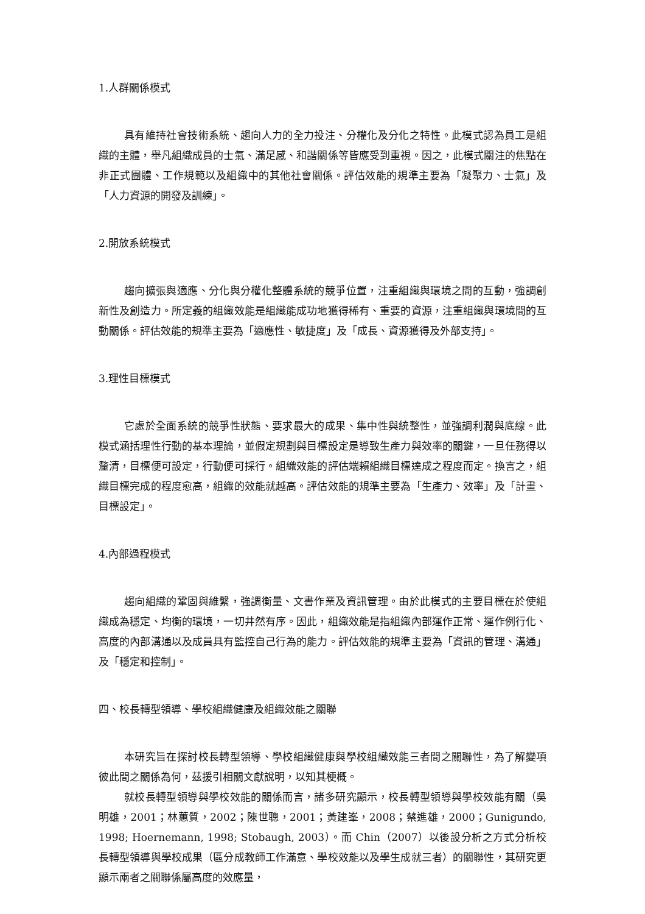1.人群關係模式
具有維持社會技術系統、趨向人力的全力投注、分權化及分化之特性。此模式認為員工是組織的主體，舉凡組織成員的士氣、滿足感、和諧關係等皆應受到重視。因之，此模式關注的焦點在非正式團體、工作規範以及組織中的其他社會關係。評估效能的規準主要為「凝聚力、士氣」及「人力資源的開發及訓練」。
2.開放系統模式
趨向擴張與適應、分化與分權化整體系統的競爭位置，注重組織與環境之間的互動，強調創新性及創造力。所定義的組織效能是組織能成功地獲得稀有、重要的資源，注重組織與環境間的互動關係。評估效能的規準主要為「適應性、敏捷度」及「成長、資源獲得及外部支持」。
3.理性目標模式
它處於全面系統的競爭性狀態、要求最大的成果、集中性與統整性，並強調利潤與底線。此模式涵括理性行動的基本理論，並假定規劃與目標設定是導致生產力與效率的關鍵，一旦任務得以釐清，目標便可設定，行動便可採行。組織效能的評估端賴組織目標達成之程度而定。換言之，組織目標完成的程度愈高，組織的效能就越高。評估效能的規準主要為「生產力、效率」及「計畫、目標設定」。
4.內部過程模式
趨向組織的鞏固與維繫，強調衡量、文書作業及資訊管理。由於此模式的主要目標在於使組織成為穩定、均衡的環境，一切井然有序。因此，組織效能是指組織內部運作正常、運作例行化、高度的內部溝通以及成員具有監控自己行為的能力。評估效能的規準主要為「資訊的管理、溝通」及「穩定和控制」。
四、校長轉型領導、學校組織健康及組織效能之關聯
本研究旨在探討校長轉型領導、學校組織健康與學校組織效能三者間之關聯性，為了解變項彼此間之關係為何，茲援引相關文獻說明，以知其梗概。
就校長轉型領導與學校效能的關係而言，諸多研究顯示，校長轉型領導與學校效能有關（吳明雄，2001；林蕙質，2002；陳世聰，2001；黃建峯，2008；蔡進雄，2000；Gunigundo, 1998; Hoernemann, 1998; Stobaugh, 2003）。而 Chin（2007）以後設分析之方式分析校長轉型領導與學校成果（區分成教師工作滿意、學校效能以及學生成就三者）的關聯性，其研究更顯示兩者之關聯係屬高度的效應量，